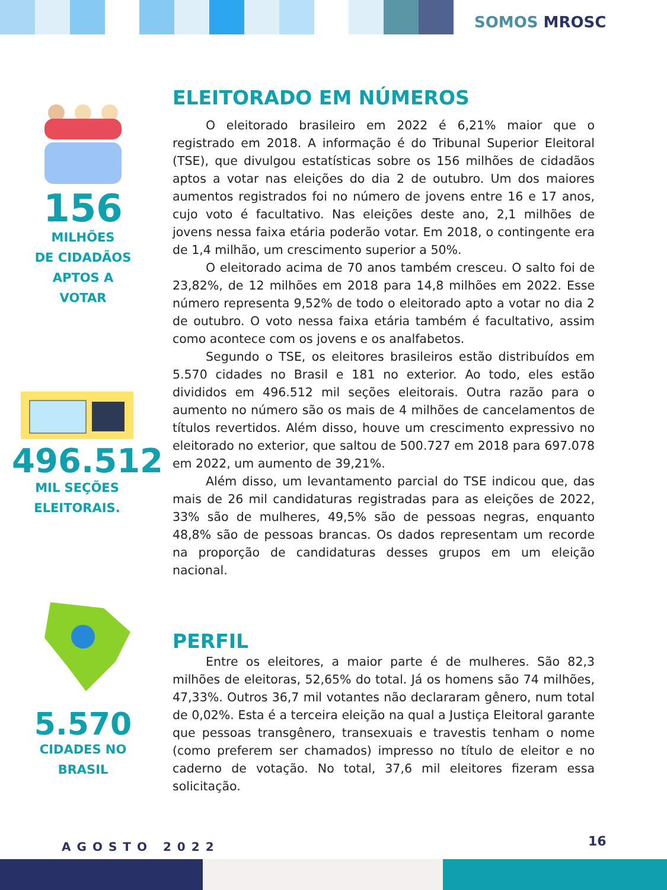SOMOS MROSC
156
MILHÕES
DE CIDADÃOS
APTOS A
VOTAR
496.512
MIL SEÇÕES
ELEITORAIS.
5.570
CIDADES NO
BRASIL
ELEITORADO EM NÚMEROS
O eleitorado brasileiro em 2022 é 6,21% maior que o registrado em 2018. A informação é do Tribunal Superior Eleitoral (TSE), que divulgou estatísticas sobre os 156 milhões de cidadãos aptos a votar nas eleições do dia 2 de outubro. Um dos maiores aumentos registrados foi no número de jovens entre 16 e 17 anos, cujo voto é facultativo. Nas eleições deste ano, 2,1 milhões de jovens nessa faixa etária poderão votar. Em 2018, o contingente era de 1,4 milhão, um crescimento superior a 50%.
O eleitorado acima de 70 anos também cresceu. O salto foi de 23,82%, de 12 milhões em 2018 para 14,8 milhões em 2022. Esse número representa 9,52% de todo o eleitorado apto a votar no dia 2 de outubro. O voto nessa faixa etária também é facultativo, assim como acontece com os jovens e os analfabetos.
Segundo o TSE, os eleitores brasileiros estão distribuídos em 5.570 cidades no Brasil e 181 no exterior. Ao todo, eles estão divididos em 496.512 mil seções eleitorais. Outra razão para o aumento no número são os mais de 4 milhões de cancelamentos de títulos revertidos. Além disso, houve um crescimento expressivo no eleitorado no exterior, que saltou de 500.727 em 2018 para 697.078 em 2022, um aumento de 39,21%.
Além disso, um levantamento parcial do TSE indicou que, das mais de 26 mil candidaturas registradas para as eleições de 2022, 33% são de mulheres, 49,5% são de pessoas negras, enquanto 48,8% são de pessoas brancas. Os dados representam um recorde na proporção de candidaturas desses grupos em um eleição nacional.
PERFIL
Entre os eleitores, a maior parte é de mulheres. São 82,3 milhões de eleitoras, 52,65% do total. Já os homens são 74 milhões, 47,33%. Outros 36,7 mil votantes não declararam gênero, num total de 0,02%. Esta é a terceira eleição na qual a Justiça Eleitoral garante que pessoas transgênero, transexuais e travestis tenham o nome (como preferem ser chamados) impresso no título de eleitor e no caderno de votação. No total, 37,6 mil eleitores fizeram essa solicitação.
AGOSTO 2022 16